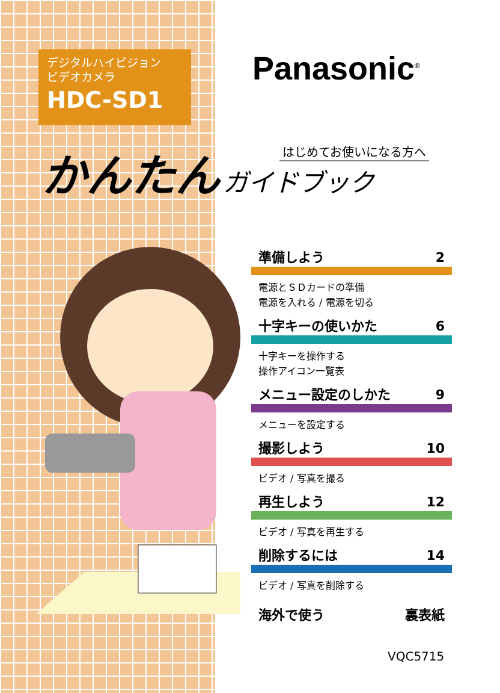デジタルハイビジョン
ビデオカメラ
HDC-SD1
Panasonic<sup>®</sup>
かんたん はじめてお使いになる方へ ガイドブック
準備しよう 2
電源とＳＤカードの準備
電源を入れる / 電源を切る
十字キーの使いかた 6
十字キーを操作する
操作アイコン一覧表
メニュー設定のしかた 9
メニューを設定する
撮影しよう 10
ビデオ / 写真を撮る
再生しよう 12
ビデオ / 写真を再生する
削除するには 14
ビデオ / 写真を削除する
海外で使う 裏表紙
VQC5715